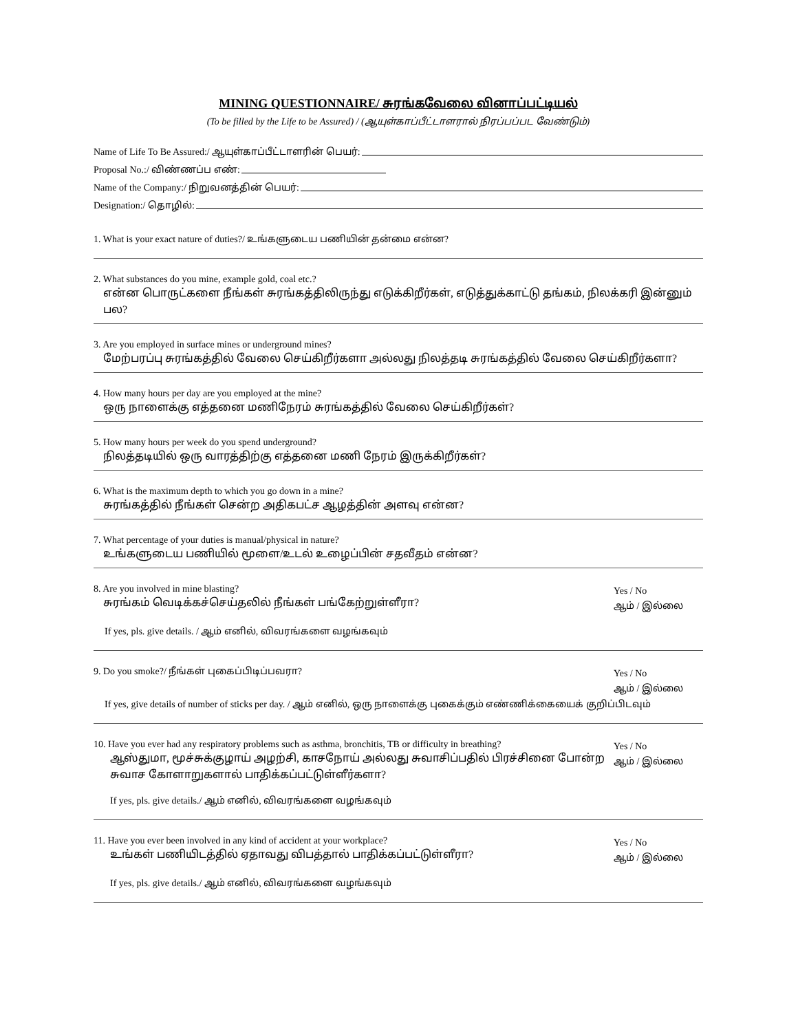MINING QUESTIONNAIRE/ சுரங்கவேலை வினாப்பட்டியல்
(To be filled by the Life to be Assured) / (ஆயுள்காப்பீட்டாளரால் நிரப்பப்பட வேண்டும்)
Name of Life To Be Assured:/ ஆயுள்காப்பீட்டாளரின் பெயர்:
Proposal No.:/ விண்ணப்ப எண்:
Name of the Company:/ நிறுவனத்தின் பெயர்:
Designation:/ தொழில்:
1. What is your exact nature of duties?/ உங்களுடைய பணியின் தன்மை என்ன?
2. What substances do you mine, example gold, coal etc.?
என்ன பொருட்களை நீங்கள் சுரங்கத்திலிருந்து எடுக்கிறீர்கள், எடுத்துக்காட்டு தங்கம், நிலக்கரி இன்னும் பல?
3. Are you employed in surface mines or underground mines?
மேற்பரப்பு சுரங்கத்தில் வேலை செய்கிறீர்களா அல்லது நிலத்தடி சுரங்கத்தில் வேலை செய்கிறீர்களா?
4. How many hours per day are you employed at the mine?
ஒரு நாளைக்கு எத்தனை மணிநேரம் சுரங்கத்தில் வேலை செய்கிறீர்கள்?
5. How many hours per week do you spend underground?
நிலத்தடியில் ஒரு வாரத்திற்கு எத்தனை மணி நேரம் இருக்கிறீர்கள்?
6. What is the maximum depth to which you go down in a mine?
சுரங்கத்தில் நீங்கள் சென்ற அதிகபட்ச ஆழத்தின் அளவு என்ன?
7. What percentage of your duties is manual/physical in nature?
உங்களுடைய பணியில் மூளை/உடல் உழைப்பின் சதவீதம் என்ன?
8. Are you involved in mine blasting?
சுரங்கம் வெடிக்கச்செய்தலில் நீங்கள் பங்கேற்றுள்ளீரா?
Yes / No
ஆம் / இல்லை
If yes, pls. give details. / ஆம் எனில், விவரங்களை வழங்கவும்
9. Do you smoke?/ நீங்கள் புகைப்பிடிப்பவரா?
Yes / No
ஆம் / இல்லை
If yes, give details of number of sticks per day. / ஆம் எனில், ஒரு நாளைக்கு புகைக்கும் எண்ணிக்கையைக் குறிப்பிடவும்
10. Have you ever had any respiratory problems such as asthma, bronchitis, TB or difficulty in breathing?
ஆஸ்துமா, மூச்சுக்குழாய் அழற்சி, காசநோய் அல்லது சுவாசிப்பதில் பிரச்சினை போன்ற
சுவாச கோளாறுகளால் பாதிக்கப்பட்டுள்ளீர்களா?
Yes / No
ஆம் / இல்லை
If yes, pls. give details./ ஆம் எனில், விவரங்களை வழங்கவும்
11. Have you ever been involved in any kind of accident at your workplace?
உங்கள் பணியிடத்தில் ஏதாவது விபத்தால் பாதிக்கப்பட்டுள்ளீரா?
Yes / No
ஆம் / இல்லை
If yes, pls. give details./ ஆம் எனில், விவரங்களை வழங்கவும்